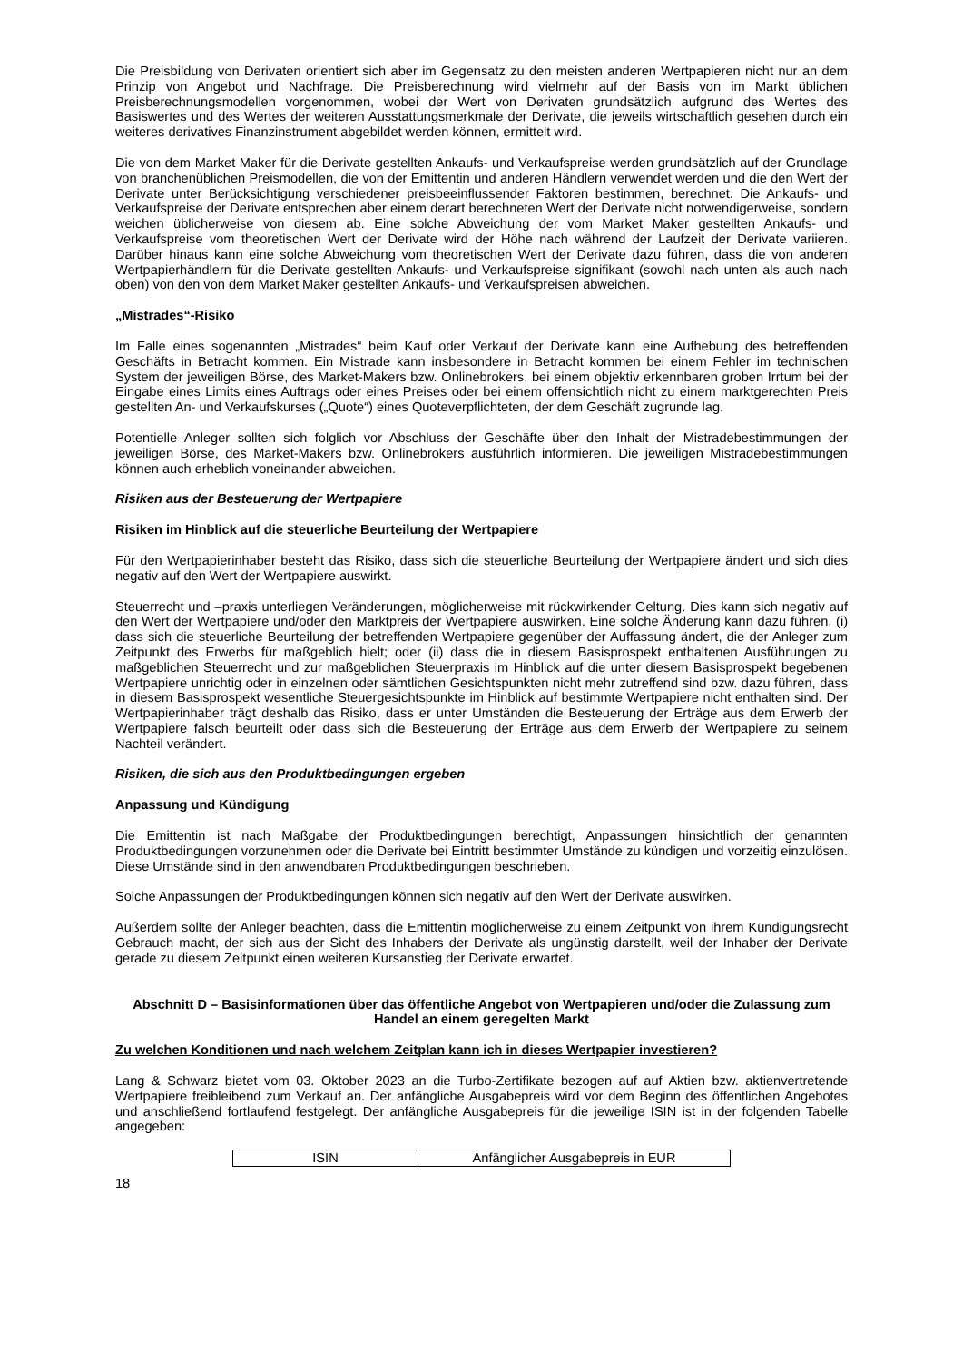Die Preisbildung von Derivaten orientiert sich aber im Gegensatz zu den meisten anderen Wertpapieren nicht nur an dem Prinzip von Angebot und Nachfrage. Die Preisberechnung wird vielmehr auf der Basis von im Markt üblichen Preisberechnungsmodellen vorgenommen, wobei der Wert von Derivaten grundsätzlich aufgrund des Wertes des Basiswertes und des Wertes der weiteren Ausstattungsmerkmale der Derivate, die jeweils wirtschaftlich gesehen durch ein weiteres derivatives Finanzinstrument abgebildet werden können, ermittelt wird.
Die von dem Market Maker für die Derivate gestellten Ankaufs- und Verkaufspreise werden grundsätzlich auf der Grundlage von branchenüblichen Preismodellen, die von der Emittentin und anderen Händlern verwendet werden und die den Wert der Derivate unter Berücksichtigung verschiedener preisbeeinflussender Faktoren bestimmen, berechnet. Die Ankaufs- und Verkaufspreise der Derivate entsprechen aber einem derart berechneten Wert der Derivate nicht notwendigerweise, sondern weichen üblicherweise von diesem ab. Eine solche Abweichung der vom Market Maker gestellten Ankaufs- und Verkaufspreise vom theoretischen Wert der Derivate wird der Höhe nach während der Laufzeit der Derivate variieren. Darüber hinaus kann eine solche Abweichung vom theoretischen Wert der Derivate dazu führen, dass die von anderen Wertpapierhändlern für die Derivate gestellten Ankaufs- und Verkaufspreise signifikant (sowohl nach unten als auch nach oben) von den von dem Market Maker gestellten Ankaufs- und Verkaufspreisen abweichen.
„Mistrades“-Risiko
Im Falle eines sogenannten „Mistrades“ beim Kauf oder Verkauf der Derivate kann eine Aufhebung des betreffenden Geschäfts in Betracht kommen. Ein Mistrade kann insbesondere in Betracht kommen bei einem Fehler im technischen System der jeweiligen Börse, des Market-Makers bzw. Onlinebrokers, bei einem objektiv erkennbaren groben Irrtum bei der Eingabe eines Limits eines Auftrags oder eines Preises oder bei einem offensichtlich nicht zu einem marktgerechten Preis gestellten An- und Verkaufskurses („Quote“) eines Quoteverpflichteten, der dem Geschäft zugrunde lag.
Potentielle Anleger sollten sich folglich vor Abschluss der Geschäfte über den Inhalt der Mistradebestimmungen der jeweiligen Börse, des Market-Makers bzw. Onlinebrokers ausführlich informieren. Die jeweiligen Mistradebestimmungen können auch erheblich voneinander abweichen.
Risiken aus der Besteuerung der Wertpapiere
Risiken im Hinblick auf die steuerliche Beurteilung der Wertpapiere
Für den Wertpapierinhaber besteht das Risiko, dass sich die steuerliche Beurteilung der Wertpapiere ändert und sich dies negativ auf den Wert der Wertpapiere auswirkt.
Steuerrecht und –praxis unterliegen Veränderungen, möglicherweise mit rückwirkender Geltung. Dies kann sich negativ auf den Wert der Wertpapiere und/oder den Marktpreis der Wertpapiere auswirken. Eine solche Änderung kann dazu führen, (i) dass sich die steuerliche Beurteilung der betreffenden Wertpapiere gegenüber der Auffassung ändert, die der Anleger zum Zeitpunkt des Erwerbs für maßgeblich hielt; oder (ii) dass die in diesem Basisprospekt enthaltenen Ausführungen zu maßgeblichen Steuerrecht und zur maßgeblichen Steuerpraxis im Hinblick auf die unter diesem Basisprospekt begebenen Wertpapiere unrichtig oder in einzelnen oder sämtlichen Gesichtspunkten nicht mehr zutreffend sind bzw. dazu führen, dass in diesem Basisprospekt wesentliche Steuergesichtspunkte im Hinblick auf bestimmte Wertpapiere nicht enthalten sind. Der Wertpapierinhaber trägt deshalb das Risiko, dass er unter Umständen die Besteuerung der Erträge aus dem Erwerb der Wertpapiere falsch beurteilt oder dass sich die Besteuerung der Erträge aus dem Erwerb der Wertpapiere zu seinem Nachteil verändert.
Risiken, die sich aus den Produktbedingungen ergeben
Anpassung und Kündigung
Die Emittentin ist nach Maßgabe der Produktbedingungen berechtigt, Anpassungen hinsichtlich der genannten Produktbedingungen vorzunehmen oder die Derivate bei Eintritt bestimmter Umstände zu kündigen und vorzeitig einzulösen. Diese Umstände sind in den anwendbaren Produktbedingungen beschrieben.
Solche Anpassungen der Produktbedingungen können sich negativ auf den Wert der Derivate auswirken.
Außerdem sollte der Anleger beachten, dass die Emittentin möglicherweise zu einem Zeitpunkt von ihrem Kündigungsrecht Gebrauch macht, der sich aus der Sicht des Inhabers der Derivate als ungünstig darstellt, weil der Inhaber der Derivate gerade zu diesem Zeitpunkt einen weiteren Kursanstieg der Derivate erwartet.
Abschnitt D – Basisinformationen über das öffentliche Angebot von Wertpapieren und/oder die Zulassung zum Handel an einem geregelten Markt
Zu welchen Konditionen und nach welchem Zeitplan kann ich in dieses Wertpapier investieren?
Lang & Schwarz bietet vom 03. Oktober 2023 an die Turbo-Zertifikate bezogen auf auf Aktien bzw. aktienvertretende Wertpapiere freibleibend zum Verkauf an. Der anfängliche Ausgabepreis wird vor dem Beginn des öffentlichen Angebotes und anschließend fortlaufend festgelegt. Der anfängliche Ausgabepreis für die jeweilige ISIN ist in der folgenden Tabelle angegeben:
| ISIN | Anfänglicher Ausgabepreis in EUR |
18